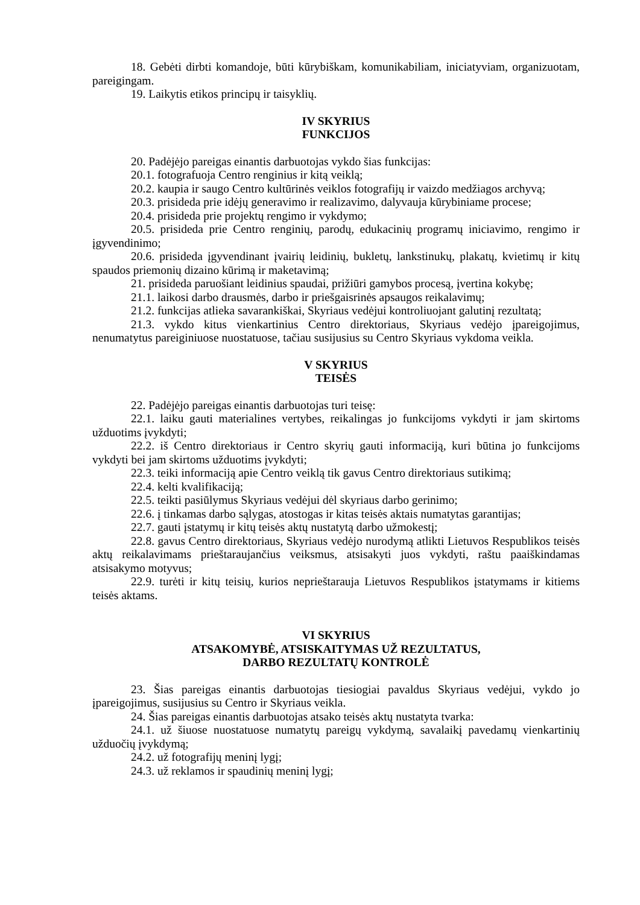18. Gebėti dirbti komandoje, būti kūrybiškam, komunikabiliam, iniciatyviam, organizuotam, pareigingam.
19. Laikytis etikos principų ir taisyklių.
IV SKYRIUS
FUNKCIJOS
20. Padėjėjo pareigas einantis darbuotojas vykdo šias funkcijas:
20.1. fotografuoja Centro renginius ir kitą veiklą;
20.2. kaupia ir saugo Centro kultūrinės veiklos fotografijų ir vaizdo medžiagos archyvą;
20.3. prisideda prie idėjų generavimo ir realizavimo, dalyvauja kūrybiniame procese;
20.4. prisideda prie projektų rengimo ir vykdymo;
20.5. prisideda prie Centro renginių, parodų, edukacinių programų iniciavimo, rengimo ir įgyvendinimo;
20.6. prisideda įgyvendinant įvairių leidinių, bukletų, lankstinukų, plakatų, kvietimų ir kitų spaudos priemonių dizaino kūrimą ir maketavimą;
21. prisideda paruošiant leidinius spaudai, prižiūri gamybos procesą, įvertina kokybę;
21.1. laikosi darbo drausmės, darbo ir priešgaisrinės apsaugos reikalavimų;
21.2. funkcijas atlieka savarankiškai, Skyriaus vedėjui kontroliuojant galutinį rezultatą;
21.3. vykdo kitus vienkartinius Centro direktoriaus, Skyriaus vedėjo įpareigojimus, nenumatytus pareiginiuose nuostatuose, tačiau susijusius su Centro Skyriaus vykdoma veikla.
V SKYRIUS
TEISĖS
22. Padėjėjo pareigas einantis darbuotojas turi teisę:
22.1. laiku gauti materialines vertybes, reikalingas jo funkcijoms vykdyti ir jam skirtoms užduotims įvykdyti;
22.2. iš Centro direktoriaus ir Centro skyrių gauti informaciją, kuri būtina jo funkcijoms vykdyti bei jam skirtoms užduotims įvykdyti;
22.3. teiki informaciją apie Centro veiklą tik gavus Centro direktoriaus sutikimą;
22.4. kelti kvalifikaciją;
22.5. teikti pasiūlymus Skyriaus vedėjui dėl skyriaus darbo gerinimo;
22.6. į tinkamas darbo sąlygas, atostogas ir kitas teisės aktais numatytas garantijas;
22.7. gauti įstatymų ir kitų teisės aktų nustatytą darbo užmokestį;
22.8. gavus Centro direktoriaus, Skyriaus vedėjo nurodymą atlikti Lietuvos Respublikos teisės aktų reikalavimams prieštaraujančius veiksmus, atsisakyti juos vykdyti, raštu paaiškindamas atsisakymo motyvus;
22.9. turėti ir kitų teisių, kurios neprieštarauja Lietuvos Respublikos įstatymams ir kitiems teisės aktams.
VI SKYRIUS
ATSAKOMYBĖ, ATSISKAITYMAS UŽ REZULTATUS,
DARBO REZULTATŲ KONTROLĖ
23. Šias pareigas einantis darbuotojas tiesiogiai pavaldus Skyriaus vedėjui, vykdo jo įpareigojimus, susijusius su Centro ir Skyriaus veikla.
24. Šias pareigas einantis darbuotojas atsako teisės aktų nustatyta tvarka:
24.1. už šiuose nuostatuose numatytų pareigų vykdymą, savalaikį pavedamų vienkartinių užduočių įvykdymą;
24.2. už fotografijų meninį lygį;
24.3. už reklamos ir spaudinių meninį lygį;